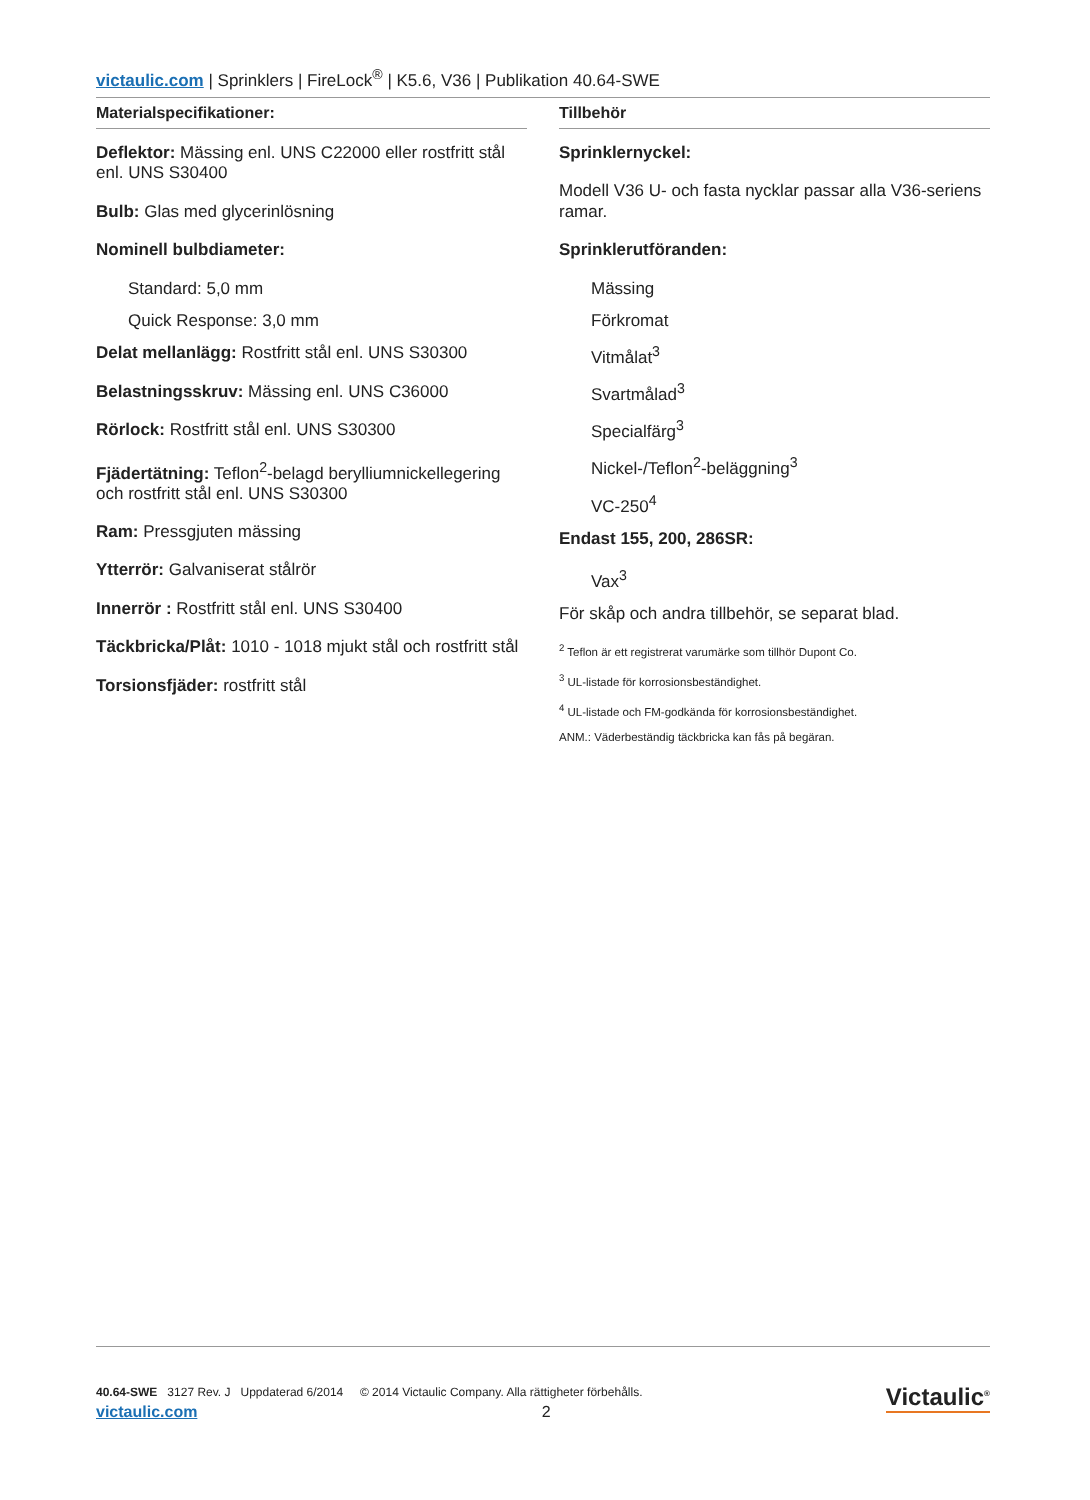victaulic.com | Sprinklers | FireLock<sup>®</sup> | K5.6, V36 | Publikation 40.64-SWE
Materialspecifikationer:
Deflektor: Mässing enl. UNS C22000 eller rostfritt stål enl. UNS S30400
Bulb: Glas med glycerinlösning
Nominell bulbdiameter:
Standard: 5,0 mm
Quick Response: 3,0 mm
Delat mellanlägg: Rostfritt stål enl. UNS S30300
Belastningsskruv: Mässing enl. UNS C36000
Rörlock: Rostfritt stål enl. UNS S30300
Fjädertätning: Teflon<sup>2</sup>-belagd berylliumnickellegering och rostfritt stål enl. UNS S30300
Ram: Pressgjuten mässing
Ytterrör: Galvaniserat stålrör
Innerrör : Rostfritt stål enl. UNS S30400
Täckbricka/Plåt: 1010 - 1018 mjukt stål och rostfritt stål
Torsionsfjäder: rostfritt stål
Tillbehör
Sprinklernyckel:
Modell V36 U- och fasta nycklar passar alla V36-seriens ramar.
Sprinklerutföranden:
Mässing
Förkromat
Vitmålat<sup>3</sup>
Svartmålad<sup>3</sup>
Specialfärg<sup>3</sup>
Nickel-/Teflon<sup>2</sup>-beläggning<sup>3</sup>
VC-250<sup>4</sup>
Endast 155, 200, 286SR:
Vax<sup>3</sup>
För skåp och andra tillbehör, se separat blad.
<sup>2</sup> Teflon är ett registrerat varumärke som tillhör Dupont Co.
<sup>3</sup> UL-listade för korrosionsbeständighet.
<sup>4</sup> UL-listade och FM-godkända för korrosionsbeständighet.
ANM.: Väderbeständig täckbricka kan fås på begäran.
40.64-SWE 3127 Rev. J Uppdaterad 6/2014 © 2014 Victaulic Company. Alla rättigheter förbehålls.
victaulic.com 2
Victaulic<sup>®</sup>